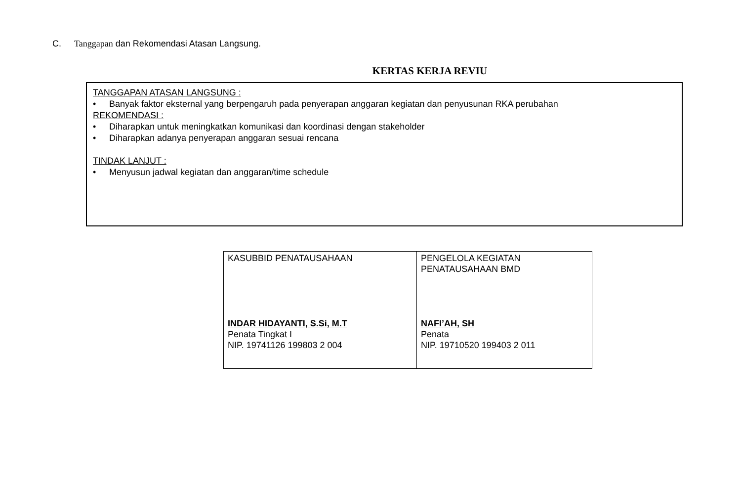C. Tanggapan dan Rekomendasi Atasan Langsung.
KERTAS KERJA REVIU
TANGGAPAN ATASAN LANGSUNG :
• Banyak faktor eksternal yang berpengaruh pada penyerapan anggaran kegiatan dan penyusunan RKA perubahan
REKOMENDASI :
• Diharapkan untuk meningkatkan komunikasi dan koordinasi dengan stakeholder
• Diharapkan adanya penyerapan anggaran sesuai rencana
TINDAK LANJUT :
• Menyusun jadwal kegiatan dan anggaran/time schedule
| KASUBBID PENATAUSAHAAN INDAR HIDAYANTI, S.Si, M.T Penata Tingkat I NIP. 19741126 199803 2 004 | PENGELOLA KEGIATAN PENATAUSAHAAN BMD NAFI’AH, SH Penata NIP. 19710520 199403 2 011 |